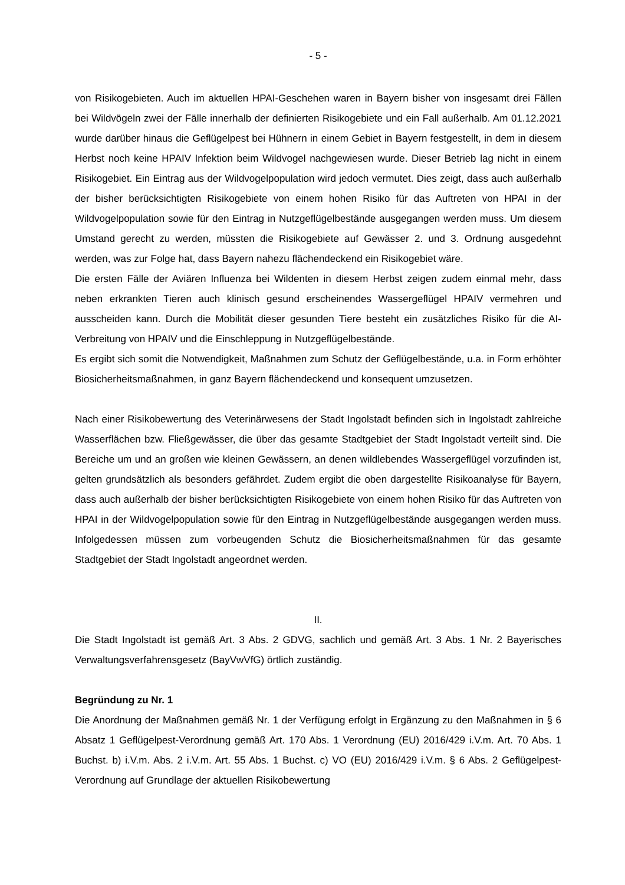- 5 -
von Risikogebieten. Auch im aktuellen HPAI-Geschehen waren in Bayern bisher von insgesamt drei Fällen bei Wildvögeln zwei der Fälle innerhalb der definierten Risikogebiete und ein Fall außerhalb. Am 01.12.2021 wurde darüber hinaus die Geflügelpest bei Hühnern in einem Gebiet in Bayern festgestellt, in dem in diesem Herbst noch keine HPAIV Infektion beim Wildvogel nachgewiesen wurde. Dieser Betrieb lag nicht in einem Risikogebiet. Ein Eintrag aus der Wildvogelpopulation wird jedoch vermutet. Dies zeigt, dass auch außerhalb der bisher berücksichtigten Risikogebiete von einem hohen Risiko für das Auftreten von HPAI in der Wildvogelpopulation sowie für den Eintrag in Nutzgeflügelbestände ausgegangen werden muss. Um diesem Umstand gerecht zu werden, müssten die Risikogebiete auf Gewässer 2. und 3. Ordnung ausgedehnt werden, was zur Folge hat, dass Bayern nahezu flächendeckend ein Risikogebiet wäre.
Die ersten Fälle der Aviären Influenza bei Wildenten in diesem Herbst zeigen zudem einmal mehr, dass neben erkrankten Tieren auch klinisch gesund erscheinendes Wassergeflügel HPAIV vermehren und ausscheiden kann. Durch die Mobilität dieser gesunden Tiere besteht ein zusätzliches Risiko für die AI-Verbreitung von HPAIV und die Einschleppung in Nutzgeflügelbestände.
Es ergibt sich somit die Notwendigkeit, Maßnahmen zum Schutz der Geflügelbestände, u.a. in Form erhöhter Biosicherheitsmaßnahmen, in ganz Bayern flächendeckend und konsequent umzusetzen.
Nach einer Risikobewertung des Veterinärwesens der Stadt Ingolstadt befinden sich in Ingolstadt zahlreiche Wasserflächen bzw. Fließgewässer, die über das gesamte Stadtgebiet der Stadt Ingolstadt verteilt sind. Die Bereiche um und an großen wie kleinen Gewässern, an denen wildlebendes Wassergeflügel vorzufinden ist, gelten grundsätzlich als besonders gefährdet. Zudem ergibt die oben dargestellte Risikoanalyse für Bayern, dass auch außerhalb der bisher berücksichtigten Risikogebiete von einem hohen Risiko für das Auftreten von HPAI in der Wildvogelpopulation sowie für den Eintrag in Nutzgeflügelbestände ausgegangen werden muss. Infolgedessen müssen zum vorbeugenden Schutz die Biosicherheitsmaßnahmen für das gesamte Stadtgebiet der Stadt Ingolstadt angeordnet werden.
II.
Die Stadt Ingolstadt ist gemäß Art. 3 Abs. 2 GDVG, sachlich und gemäß Art. 3 Abs. 1 Nr. 2 Bayerisches Verwaltungsverfahrensgesetz (BayVwVfG) örtlich zuständig.
Begründung zu Nr. 1
Die Anordnung der Maßnahmen gemäß Nr. 1 der Verfügung erfolgt in Ergänzung zu den Maßnahmen in § 6 Absatz 1 Geflügelpest-Verordnung gemäß Art. 170 Abs. 1 Verordnung (EU) 2016/429 i.V.m. Art. 70 Abs. 1 Buchst. b) i.V.m. Abs. 2 i.V.m. Art. 55 Abs. 1 Buchst. c) VO (EU) 2016/429 i.V.m. § 6 Abs. 2 Geflügelpest-Verordnung auf Grundlage der aktuellen Risikobewertung